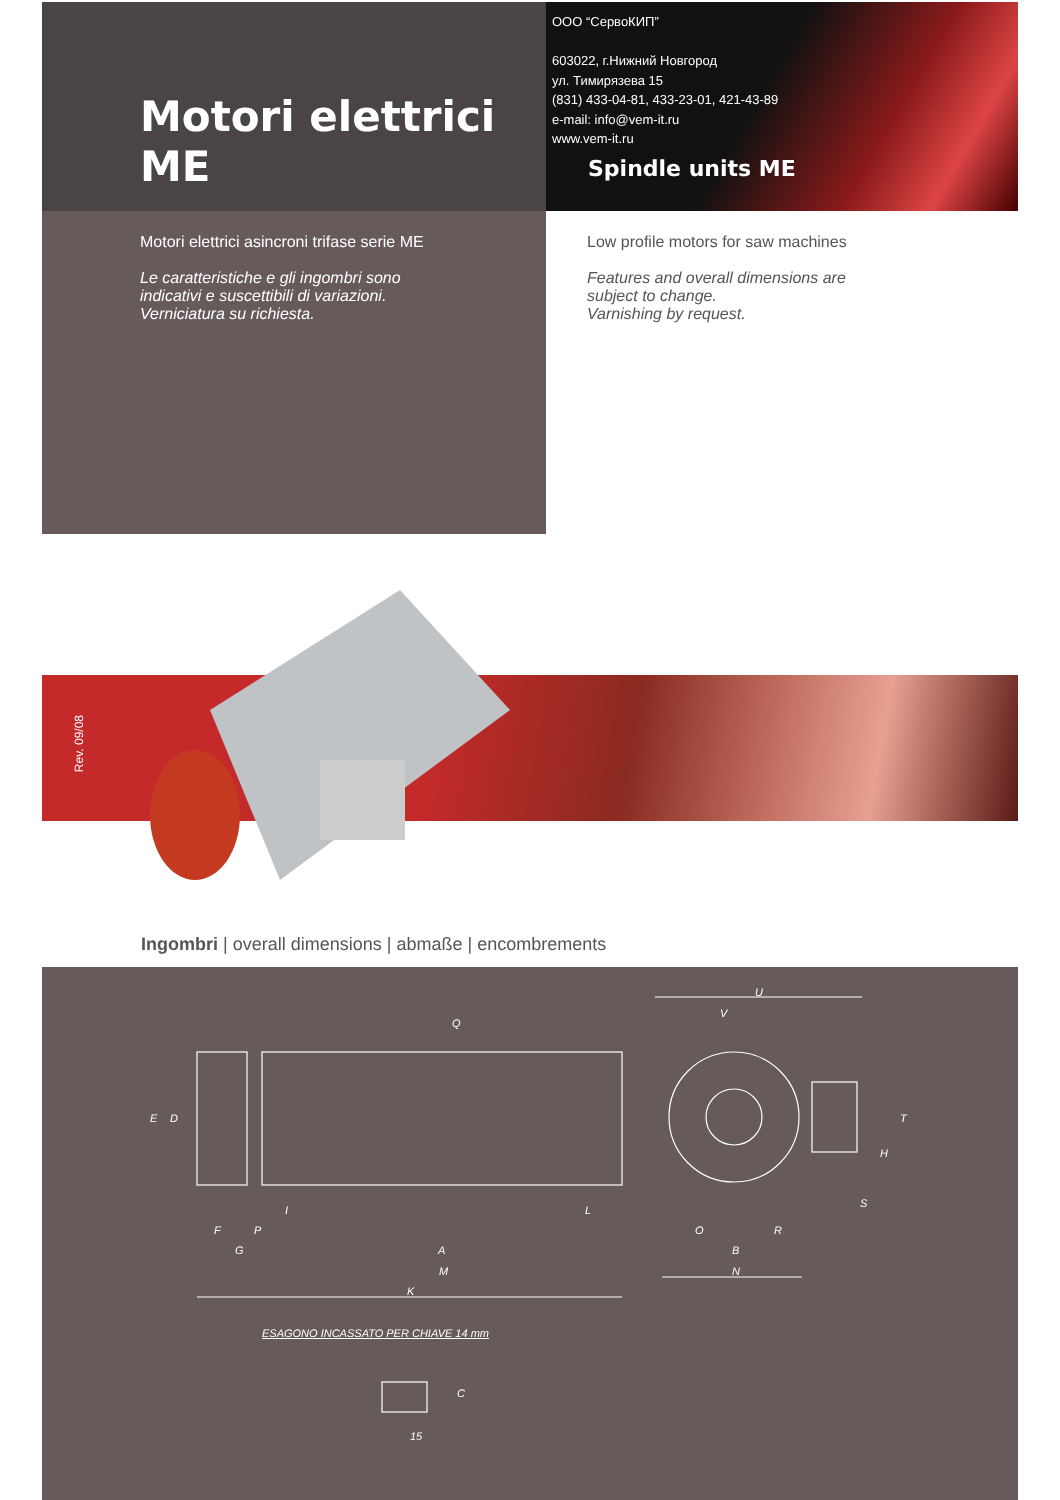Motori elettrici
ME
ООО “СервоКИП”
603022, г.Нижний Новгород
ул. Тимирязева 15
(831) 433-04-81, 433-23-01, 421-43-89
e-mail: info@vem-it.ru
www.vem-it.ru
Spindle units ME
Motori elettrici asincroni trifase serie ME
Le caratteristiche e gli ingombri sono
indicativi e suscettibili di variazioni.
Verniciatura su richiesta.
Low profile motors for saw machines
Features and overall dimensions are
subject to change.
Varnishing by request.
Rev. 09/08
Ingombri | overall dimensions | abmaße | encombrements
Q
U
V
E D T
H
S
I L
F P O R
G A B
M N
K
ESAGONO INCASSATO PER CHIAVE 14 mm
C
15